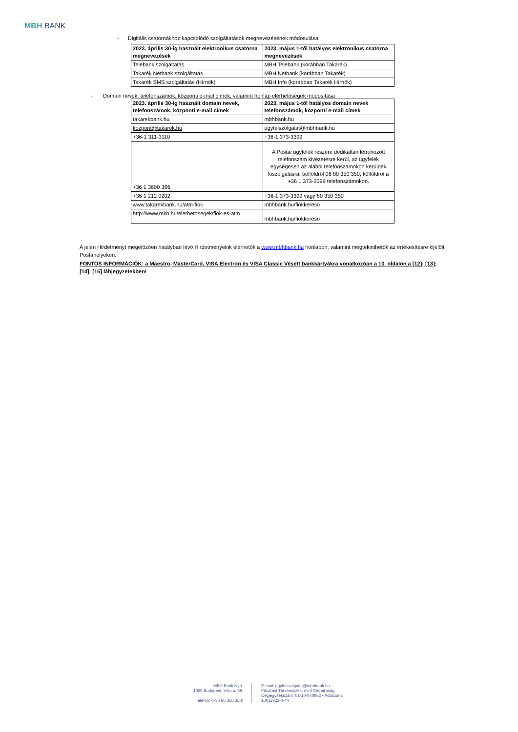MBH BANK
- Digitális csatornákhoz kapcsolódó szolgáltatások megnevezésének módosulása
| 2023. április 30-ig használt elektronikus csatorna megnevezések | 2023. május 1-től hatályos elektronikus csatorna megnevezések |
| Telebank szolgáltatás | MBH Telebank (korábban Takarék) |
| Takarék Netbank szolgáltatás | MBH Netbank (korábban Takarék) |
| Takarék SMS szolgáltatás (Hírnök) | MBH Info (korábban Takarék Hírnök) |
- Domain nevek, telefonszámok, központi e-mail címek, valamint honlap elérhetőségek módosítása
| 2023. április 30-ig használt domain nevek, telefonszámok, központi e-mail címek | 2023. május 1-től hatályos domain nevek telefonszámok, központi e-mail címek |
| takarekbank.hu | mbhbank.hu |
| kozpont@takarek.hu | ugyfelszolgalat@mbhbank.hu |
| +36-1 311-3110 | +36-1 373-3399 |
| +36 1 3600 366 | A Postai ügyfelek részére dedikáltan létrehozott telefonszám kivezetésre kerül, az ügyfelek egységesen az alábbi telefonszámokon kerülnek kiszolgálásra: belföldről 06 80 350 350, külföldről a +36 1 373-3399 telefonszámokon. |
| +36 1 212 0202 | +36-1 373-3399 vagy 80 350 350 |
| www.takarekbank.hu/atm-fiok | mbhbank.hu/fiokkereso |
| http://www.mkb.hu/elerhetosegek/fiok-es-atm | mbhbank.hu/fiokkereso |
A jelen Hirdetményt megelőzően hatályban lévő Hirdetményeink elérhetők a www.mbhbank.hu honlapon, valamint megtekinthetők az értékesítésre kijelölt Postahelyeken.
FONTOS INFORMÁCIÓK: a Maestro, MasterCard, VISA Electron és VISA Classic Vésett bankkártyákra vonatkozóan a 10. oldalon a [12]; [13]; [14]; [15] lábjegyzetekben!
MBH Bank Nyrt.
1056 Budapest, Váci u. 38.
Telefon: (+36 80 350 350)
E-mail: ugyfelszolgalat@mbhbank.hu
Fővárosi Törvényszék, mint Cégbíróság
Cégjegyzékszám: 01-10-040952 • Adószám: 10011922-4-44